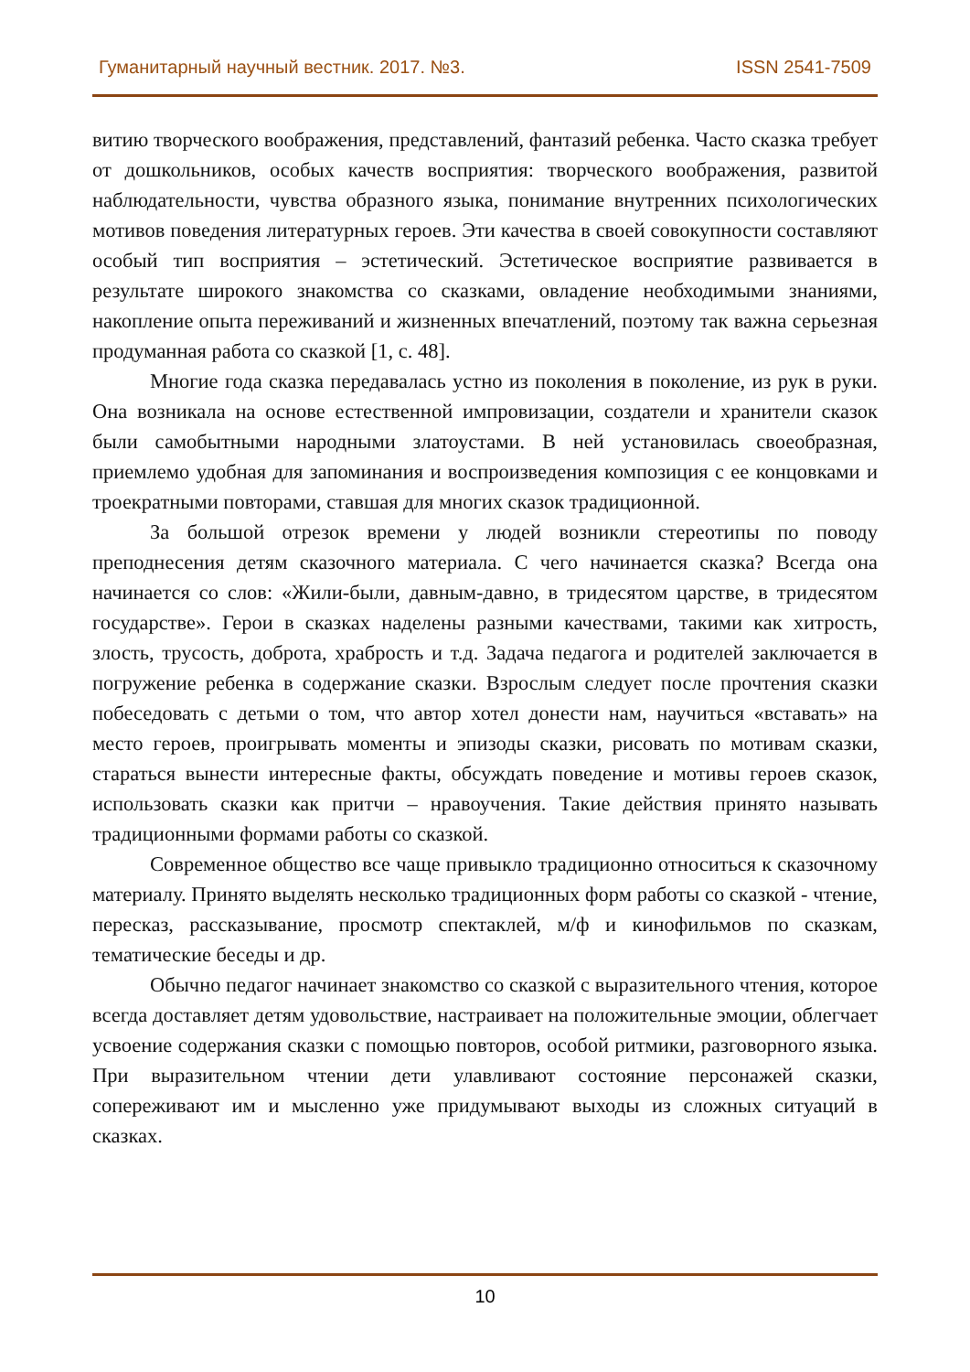Гуманитарный научный вестник. 2017. №3. ISSN 2541-7509
витию творческого воображения, представлений, фантазий ребенка. Часто сказка требует от дошкольников, особых качеств восприятия: творческого воображения, развитой наблюдательности, чувства образного языка, понимание внутренних психологических мотивов поведения литературных героев. Эти качества в своей совокупности составляют особый тип восприятия – эстетический. Эстетическое восприятие развивается в результате широкого знакомства со сказками, овладение необходимыми знаниями, накопление опыта переживаний и жизненных впечатлений, поэтому так важна серьезная продуманная работа со сказкой [1, с. 48].
Многие года сказка передавалась устно из поколения в поколение, из рук в руки. Она возникала на основе естественной импровизации, создатели и хранители сказок были самобытными народными златоустами. В ней установилась своеобразная, приемлемо удобная для запоминания и воспроизведения композиция с ее концовками и троекратными повторами, ставшая для многих сказок традиционной.
За большой отрезок времени у людей возникли стереотипы по поводу преподнесения детям сказочного материала. С чего начинается сказка? Всегда она начинается со слов: «Жили-были, давным-давно, в тридесятом царстве, в тридесятом государстве». Герои в сказках наделены разными качествами, такими как хитрость, злость, трусость, доброта, храбрость и т.д. Задача педагога и родителей заключается в погружение ребенка в содержание сказки. Взрослым следует после прочтения сказки побеседовать с детьми о том, что автор хотел донести нам, научиться «вставать» на место героев, проигрывать моменты и эпизоды сказки, рисовать по мотивам сказки, стараться вынести интересные факты, обсуждать поведение и мотивы героев сказок, использовать сказки как притчи – нравоучения. Такие действия принято называть традиционными формами работы со сказкой.
Современное общество все чаще привыкло традиционно относиться к сказочному материалу. Принято выделять несколько традиционных форм работы со сказкой - чтение, пересказ, рассказывание, просмотр спектаклей, м/ф и кинофильмов по сказкам, тематические беседы и др.
Обычно педагог начинает знакомство со сказкой с выразительного чтения, которое всегда доставляет детям удовольствие, настраивает на положительные эмоции, облегчает усвоение содержания сказки с помощью повторов, особой ритмики, разговорного языка. При выразительном чтении дети улавливают состояние персонажей сказки, сопереживают им и мысленно уже придумывают выходы из сложных ситуаций в сказках.
10